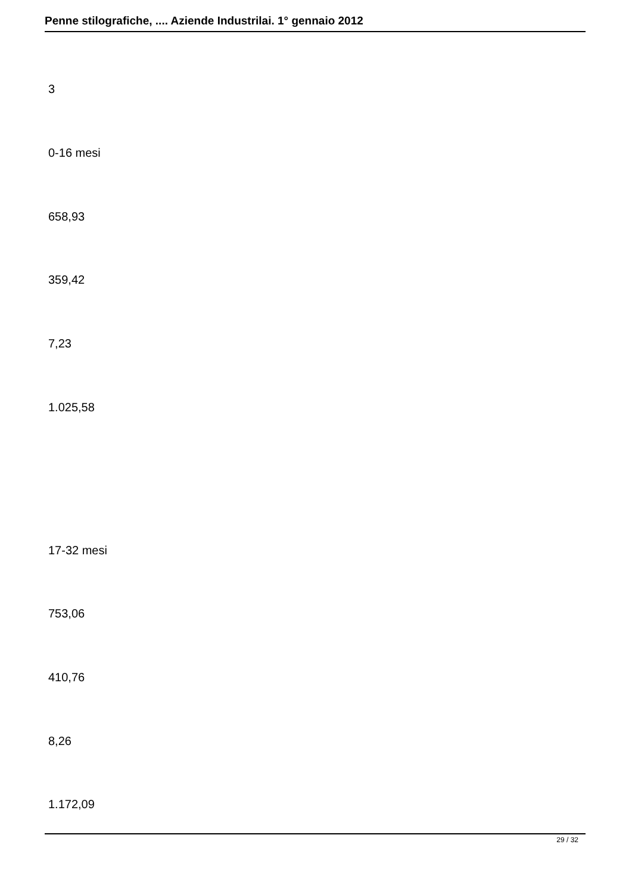Penne stilografiche, .... Aziende Industrilai. 1° gennaio 2012
3
0-16 mesi
658,93
359,42
7,23
1.025,58
17-32 mesi
753,06
410,76
8,26
1.172,09
29 / 32